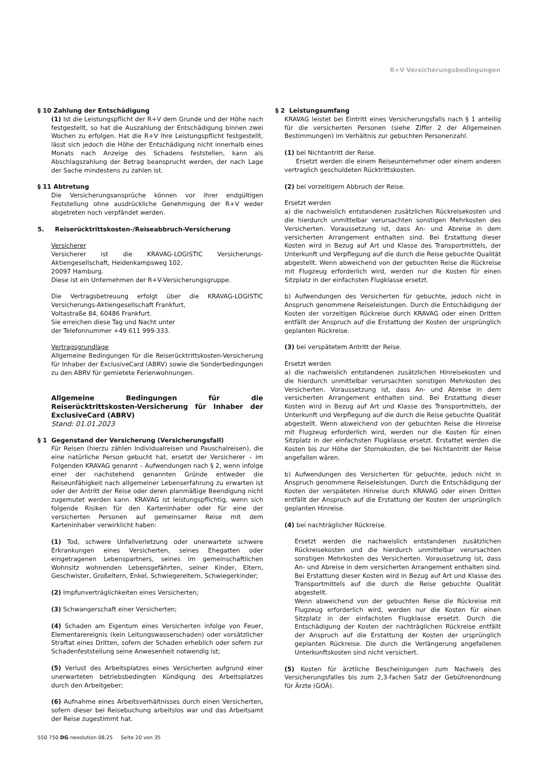R+V Versicherungsbedingungen
§ 10 Zahlung der Entschädigung
(1) Ist die Leistungspflicht der R+V dem Grunde und der Höhe nach festgestellt, so hat die Auszahlung der Entschädigung binnen zwei Wochen zu erfolgen. Hat die R+V ihre Leistungspflicht festgestellt, lässt sich jedoch die Höhe der Entschädigung nicht innerhalb eines Monats nach Anzeige des Schadens feststellen, kann als Abschlagszahlung der Betrag beansprucht werden, der nach Lage der Sache mindestens zu zahlen ist.
§ 11 Abtretung
Die Versicherungsansprüche können vor ihrer endgültigen Feststellung ohne ausdrückliche Genehmigung der R+V weder abgetreten noch verpfändet werden.
5. Reiserücktrittskosten-/Reiseabbruch-Versicherung
Versicherer
Versicherer ist die KRAVAG-LOGISTIC Versicherungs-Aktiengesellschaft, Heidenkampsweg 102,
20097 Hamburg.
Diese ist ein Unternehmen der R+V-Versicherungsgruppe.
Die Vertragsbetreuung erfolgt über die KRAVAG-LOGISTIC Versicherungs-Aktiengesellschaft Frankfurt,
Voltastraße 84, 60486 Frankfurt.
Sie erreichen diese Tag und Nacht unter
der Telefonnummer +49 611 999-333.
Vertragsgrundlage
Allgemeine Bedingungen für die Reiserücktrittskosten-Versicherung für Inhaber der ExclusiveCard (ABRV) sowie die Sonderbedingungen zu den ABRV für gemietete Ferienwohnungen.
Allgemeine Bedingungen für die Reiserücktrittskosten-Versicherung für Inhaber der ExclusiveCard (ABRV)
Stand: 01.01.2023
§ 1 Gegenstand der Versicherung (Versicherungsfall)
Für Reisen (hierzu zählen Individualreisen und Pauschalreisen), die eine natürliche Person gebucht hat, ersetzt der Versicherer – im Folgenden KRAVAG genannt – Aufwendungen nach § 2, wenn infolge einer der nachstehend genannten Gründe entweder die Reiseunfähigkeit nach allgemeiner Lebenserfahrung zu erwarten ist oder der Antritt der Reise oder deren planmäßige Beendigung nicht zugemutet werden kann. KRAVAG ist leistungspflichtig, wenn sich folgende Risiken für den Karteninhaber oder für eine der versicherten Personen auf gemeinsamer Reise mit dem Karteninhaber verwirklicht haben:
(1) Tod, schwere Unfallverletzung oder unerwartete schwere Erkrankungen eines Versicherten, seines Ehegatten oder eingetragenen Lebenspartners, seines im gemeinschaftlichen Wohnsitz wohnenden Lebensgefährten, seiner Kinder, Eltern, Geschwister, Großeltern, Enkel, Schwiegereltern, Schwiegerkinder;
(2) Impfunverträglichkeiten eines Versicherten;
(3) Schwangerschaft einer Versicherten;
(4) Schaden am Eigentum eines Versicherten infolge von Feuer, Elementarereignis (kein Leitungswasserschaden) oder vorsätzlicher Straftat eines Dritten, sofern der Schaden erheblich oder sofern zur Schadenfeststellung seine Anwesenheit notwendig ist;
(5) Verlust des Arbeitsplatzes eines Versicherten aufgrund einer unerwarteten betriebsbedingten Kündigung des Arbeitsplatzes durch den Arbeitgeber;
(6) Aufnahme eines Arbeitsverhältnisses durch einen Versicherten, sofern dieser bei Reisebuchung arbeitslos war und das Arbeitsamt der Reise zugestimmt hat.
§ 2 Leistungsumfang
KRAVAG leistet bei Eintritt eines Versicherungsfalls nach § 1 anteilig für die versicherten Personen (siehe Ziffer 2 der Allgemeinen Bestimmungen) im Verhältnis zur gebuchten Personenzahl.
(1) bei Nichtantritt der Reise.
Ersetzt werden die einem Reiseunternehmer oder einem anderen vertraglich geschuldeten Rücktrittskosten.
(2) bei vorzeitigem Abbruch der Reise.
Ersetzt werden
a) die nachweislich entstandenen zusätzlichen Rückreisekosten und die hierdurch unmittelbar verursachten sonstigen Mehrkosten des Versicherten. Voraussetzung ist, dass An- und Abreise in dem versicherten Arrangement enthalten sind. Bei Erstattung dieser Kosten wird in Bezug auf Art und Klasse des Transportmittels, der Unterkunft und Verpflegung auf die durch die Reise gebuchte Qualität abgestellt. Wenn abweichend von der gebuchten Reise die Rückreise mit Flugzeug erforderlich wird, werden nur die Kosten für einen Sitzplatz in der einfachsten Flugklasse ersetzt.
b) Aufwendungen des Versicherten für gebuchte, jedoch nicht in Anspruch genommene Reiseleistungen. Durch die Entschädigung der Kosten der vorzeitigen Rückreise durch KRAVAG oder einen Dritten entfällt der Anspruch auf die Erstattung der Kosten der ursprünglich geplanten Rückreise.
(3) bei verspätetem Antritt der Reise.
Ersetzt werden
a) die nachweislich entstandenen zusätzlichen Hinreisekosten und die hierdurch unmittelbar verursachten sonstigen Mehrkosten des Versicherten. Voraussetzung ist, dass An- und Abreise in dem versicherten Arrangement enthalten sind. Bei Erstattung dieser Kosten wird in Bezug auf Art und Klasse des Transportmittels, der Unterkunft und Verpflegung auf die durch die Reise gebuchte Qualität abgestellt. Wenn abweichend von der gebuchten Reise die Hinreise mit Flugzeug erforderlich wird, werden nur die Kosten für einen Sitzplatz in der einfachsten Flugklasse ersetzt. Erstattet werden die Kosten bis zur Höhe der Stornokosten, die bei Nichtantritt der Reise angefallen wären.
b) Aufwendungen des Versicherten für gebuchte, jedoch nicht in Anspruch genommene Reiseleistungen. Durch die Entschädigung der Kosten der verspäteten Hinreise durch KRAVAG oder einen Dritten entfällt der Anspruch auf die Erstattung der Kosten der ursprünglich geplanten Hinreise.
(4) bei nachträglicher Rückreise.
Ersetzt werden die nachweislich entstandenen zusätzlichen Rückreisekosten und die hierdurch unmittelbar verursachten sonstigen Mehrkosten des Versicherten. Voraussetzung ist, dass An- und Abreise in dem versicherten Arrangement enthalten sind. Bei Erstattung dieser Kosten wird in Bezug auf Art und Klasse des Transportmittels auf die durch die Reise gebuchte Qualität abgestellt.
Wenn abweichend von der gebuchten Reise die Rückreise mit Flugzeug erforderlich wird, werden nur die Kosten für einen Sitzplatz in der einfachsten Flugklasse ersetzt. Durch die Entschädigung der Kosten der nachträglichen Rückreise entfällt der Anspruch auf die Erstattung der Kosten der ursprünglich geplanten Rückreise. Die durch die Verlängerung angefallenen Unterkunftskosten sind nicht versichert.
(5) Kosten für ärztliche Bescheinigungen zum Nachweis des Versicherungsfalles bis zum 2,3-fachen Satz der Gebührenordnung für Ärzte (GOÄ).
550 750 DG nexolution 08.25 Seite 20 von 35